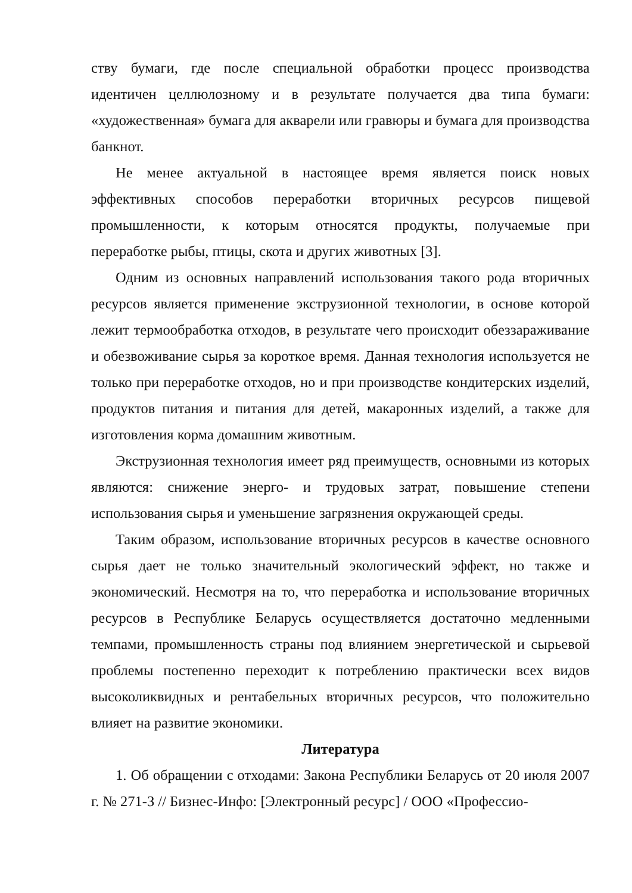ству бумаги, где после специальной обработки процесс производства идентичен целлюлозному и в результате получается два типа бумаги: «художественная» бумага для акварели или гравюры и бумага для производства банкнот.
Не менее актуальной в настоящее время является поиск новых эффективных способов переработки вторичных ресурсов пищевой промышленности, к которым относятся продукты, получаемые при переработке рыбы, птицы, скота и других животных [3].
Одним из основных направлений использования такого рода вторичных ресурсов является применение экструзионной технологии, в основе которой лежит термообработка отходов, в результате чего происходит обеззараживание и обезвоживание сырья за короткое время. Данная технология используется не только при переработке отходов, но и при производстве кондитерских изделий, продуктов питания и питания для детей, макаронных изделий, а также для изготовления корма домашним животным.
Экструзионная технология имеет ряд преимуществ, основными из которых являются: снижение энерго- и трудовых затрат, повышение степени использования сырья и уменьшение загрязнения окружающей среды.
Таким образом, использование вторичных ресурсов в качестве основного сырья дает не только значительный экологический эффект, но также и экономический. Несмотря на то, что переработка и использование вторичных ресурсов в Республике Беларусь осуществляется достаточно медленными темпами, промышленность страны под влиянием энергетической и сырьевой проблемы постепенно переходит к потреблению практически всех видов высоколиквидных и рентабельных вторичных ресурсов, что положительно влияет на развитие экономики.
Литература
1. Об обращении с отходами: Закона Республики Беларусь от 20 июля 2007 г. № 271-З // Бизнес-Инфо: [Электронный ресурс] / ООО «Профессио-